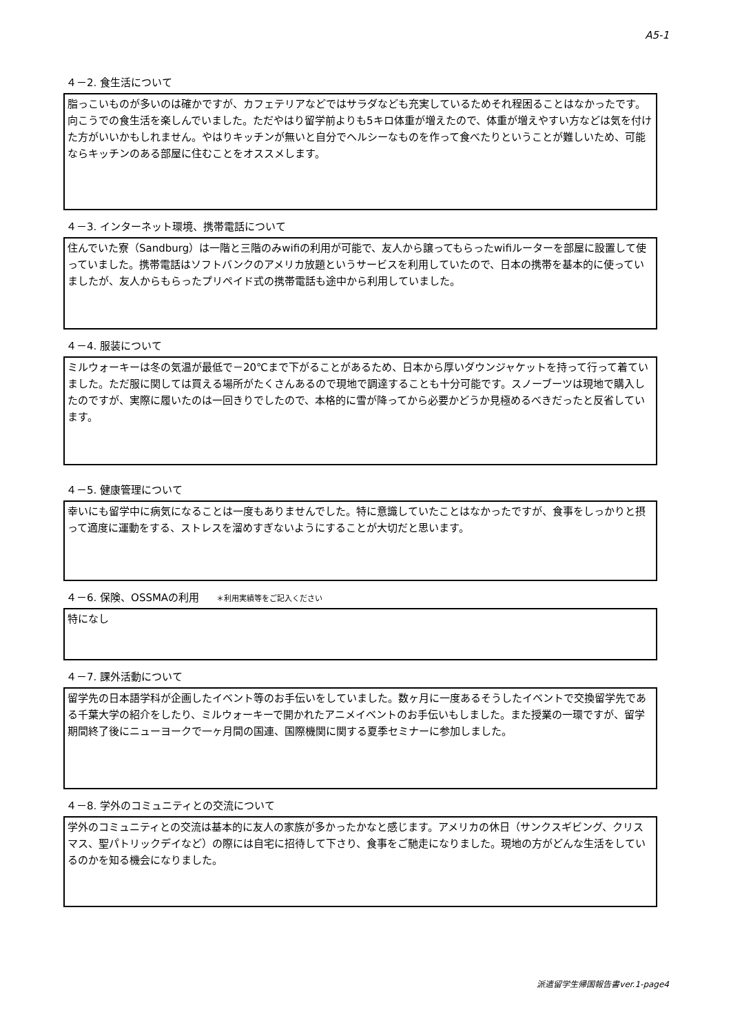A5-1
４－2. 食生活について
脂っこいものが多いのは確かですが、カフェテリアなどではサラダなども充実しているためそれ程困ることはなかったです。向こうでの食生活を楽しんでいました。ただやはり留学前よりも5キロ体重が増えたので、体重が増えやすい方などは気を付けた方がいいかもしれません。やはりキッチンが無いと自分でヘルシーなものを作って食べたりということが難しいため、可能ならキッチンのある部屋に住むことをオススメします。
４－3. インターネット環境、携帯電話について
住んでいた寮（Sandburg）は一階と三階のみwifiの利用が可能で、友人から譲ってもらったwifiルーターを部屋に設置して使っていました。携帯電話はソフトバンクのアメリカ放題というサービスを利用していたので、日本の携帯を基本的に使っていましたが、友人からもらったプリペイド式の携帯電話も途中から利用していました。
４－4. 服装について
ミルウォーキーは冬の気温が最低で－20℃まで下がることがあるため、日本から厚いダウンジャケットを持って行って着ていました。ただ服に関しては買える場所がたくさんあるので現地で調達することも十分可能です。スノーブーツは現地で購入したのですが、実際に履いたのは一回きりでしたので、本格的に雪が降ってから必要かどうか見極めるべきだったと反省しています。
４－5. 健康管理について
幸いにも留学中に病気になることは一度もありませんでした。特に意識していたことはなかったですが、食事をしっかりと摂って適度に運動をする、ストレスを溜めすぎないようにすることが大切だと思います。
４－6. 保険、OSSMAの利用 ＊利用実績等をご記入ください
特になし
４－7. 課外活動について
留学先の日本語学科が企画したイベント等のお手伝いをしていました。数ヶ月に一度あるそうしたイベントで交換留学先である千葉大学の紹介をしたり、ミルウォーキーで開かれたアニメイベントのお手伝いもしました。また授業の一環ですが、留学期間終了後にニューヨークで一ヶ月間の国連、国際機関に関する夏季セミナーに参加しました。
４－8. 学外のコミュニティとの交流について
学外のコミュニティとの交流は基本的に友人の家族が多かったかなと感じます。アメリカの休日（サンクスギビング、クリスマス、聖パトリックデイなど）の際には自宅に招待して下さり、食事をご馳走になりました。現地の方がどんな生活をしているのかを知る機会になりました。
派遣留学生帰国報告書ver.1-page4